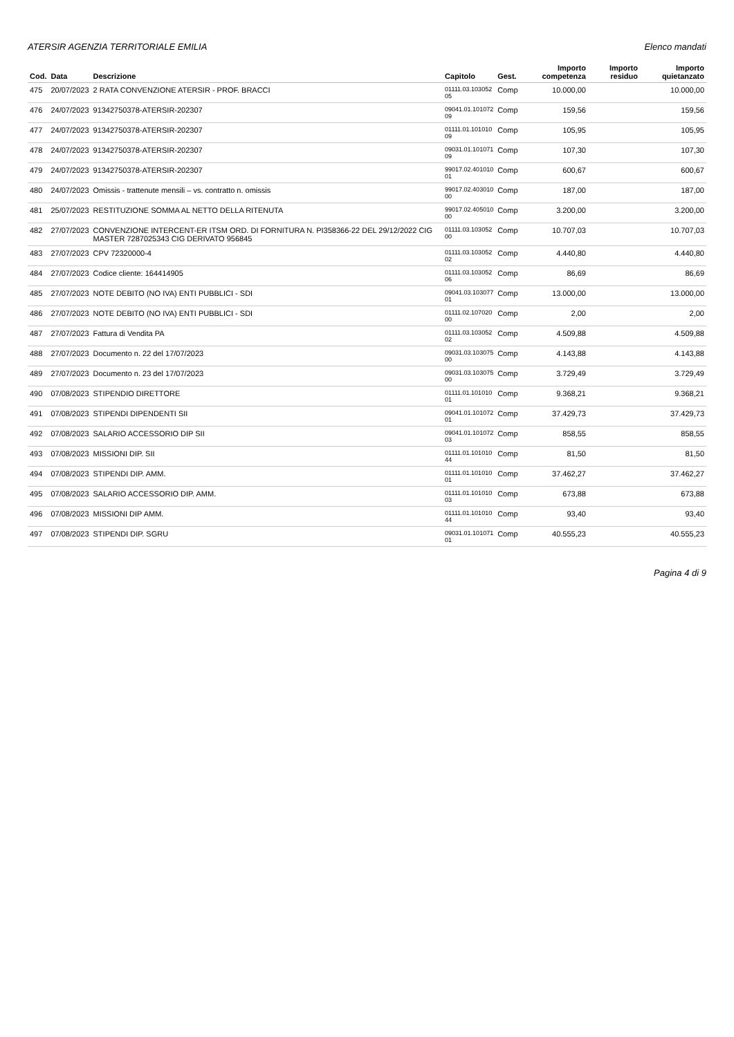ATERSIR AGENZIA TERRITORIALE EMILIA Elenco mandati
| Cod. | Data | Descrizione | Capitolo | Gest. | Importo competenza | Importo residuo | Importo quietanzato |
| --- | --- | --- | --- | --- | --- | --- | --- |
| 475 | 20/07/2023 | 2 RATA CONVENZIONE ATERSIR - PROF. BRACCI | 01111.03.103052 05 | Comp | 10.000,00 | | 10.000,00 |
| 476 | 24/07/2023 | 91342750378-ATERSIR-202307 | 09041.01.101072 09 | Comp | 159,56 | | 159,56 |
| 477 | 24/07/2023 | 91342750378-ATERSIR-202307 | 01111.01.101010 09 | Comp | 105,95 | | 105,95 |
| 478 | 24/07/2023 | 91342750378-ATERSIR-202307 | 09031.01.101071 09 | Comp | 107,30 | | 107,30 |
| 479 | 24/07/2023 | 91342750378-ATERSIR-202307 | 99017.02.401010 01 | Comp | 600,67 | | 600,67 |
| 480 | 24/07/2023 | Omissis - trattenute mensili – vs. contratto n. omissis | 99017.02.403010 00 | Comp | 187,00 | | 187,00 |
| 481 | 25/07/2023 | RESTITUZIONE SOMMA AL NETTO DELLA RITENUTA | 99017.02.405010 00 | Comp | 3.200,00 | | 3.200,00 |
| 482 | 27/07/2023 | CONVENZIONE INTERCENT-ER ITSM ORD. DI FORNITURA N. PI358366-22 DEL 29/12/2022 CIG MASTER 7287025343 CIG DERIVATO 956845 | 01111.03.103052 00 | Comp | 10.707,03 | | 10.707,03 |
| 483 | 27/07/2023 | CPV 72320000-4 | 01111.03.103052 02 | Comp | 4.440,80 | | 4.440,80 |
| 484 | 27/07/2023 | Codice cliente: 164414905 | 01111.03.103052 06 | Comp | 86,69 | | 86,69 |
| 485 | 27/07/2023 | NOTE DEBITO (NO IVA) ENTI PUBBLICI - SDI | 09041.03.103077 01 | Comp | 13.000,00 | | 13.000,00 |
| 486 | 27/07/2023 | NOTE DEBITO (NO IVA) ENTI PUBBLICI - SDI | 01111.02.107020 00 | Comp | 2,00 | | 2,00 |
| 487 | 27/07/2023 | Fattura di Vendita PA | 01111.03.103052 02 | Comp | 4.509,88 | | 4.509,88 |
| 488 | 27/07/2023 | Documento n. 22 del 17/07/2023 | 09031.03.103075 00 | Comp | 4.143,88 | | 4.143,88 |
| 489 | 27/07/2023 | Documento n. 23 del 17/07/2023 | 09031.03.103075 00 | Comp | 3.729,49 | | 3.729,49 |
| 490 | 07/08/2023 | STIPENDIO DIRETTORE | 01111.01.101010 01 | Comp | 9.368,21 | | 9.368,21 |
| 491 | 07/08/2023 | STIPENDI DIPENDENTI SII | 09041.01.101072 01 | Comp | 37.429,73 | | 37.429,73 |
| 492 | 07/08/2023 | SALARIO ACCESSORIO DIP SII | 09041.01.101072 03 | Comp | 858,55 | | 858,55 |
| 493 | 07/08/2023 | MISSIONI DIP. SII | 01111.01.101010 44 | Comp | 81,50 | | 81,50 |
| 494 | 07/08/2023 | STIPENDI DIP. AMM. | 01111.01.101010 01 | Comp | 37.462,27 | | 37.462,27 |
| 495 | 07/08/2023 | SALARIO ACCESSORIO DIP. AMM. | 01111.01.101010 03 | Comp | 673,88 | | 673,88 |
| 496 | 07/08/2023 | MISSIONI DIP AMM. | 01111.01.101010 44 | Comp | 93,40 | | 93,40 |
| 497 | 07/08/2023 | STIPENDI DIP. SGRU | 09031.01.101071 01 | Comp | 40.555,23 | | 40.555,23 |
Pagina 4 di 9